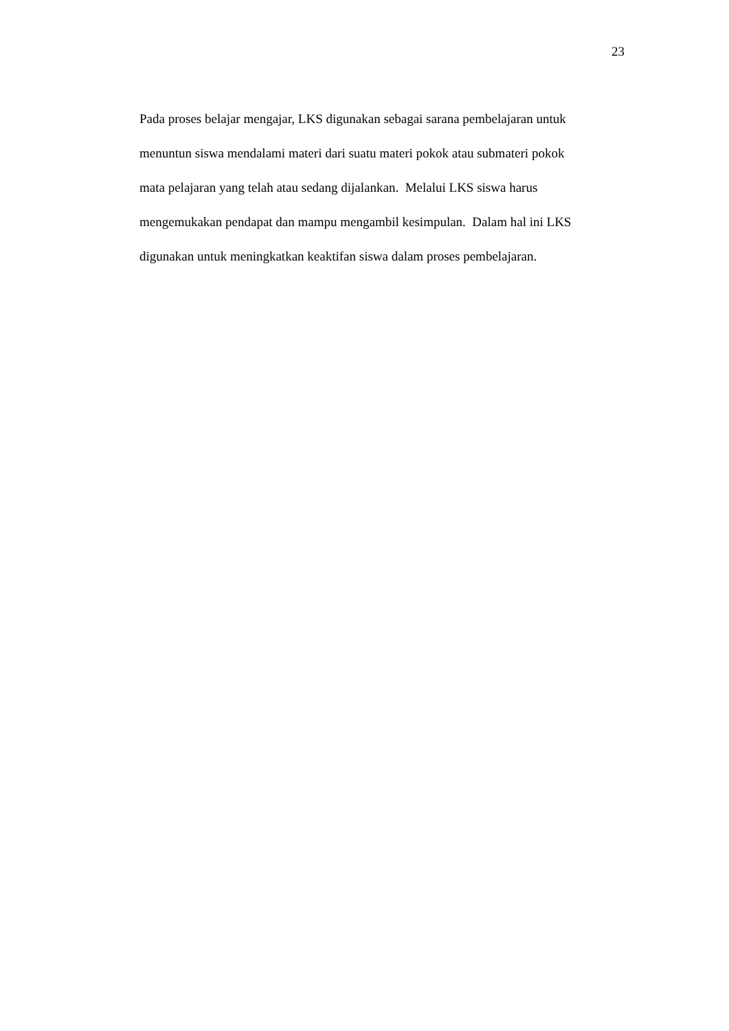23
Pada proses belajar mengajar, LKS digunakan sebagai sarana pembelajaran untuk
menuntun siswa mendalami materi dari suatu materi pokok atau submateri pokok
mata pelajaran yang telah atau sedang dijalankan. Melalui LKS siswa harus
mengemukakan pendapat dan mampu mengambil kesimpulan. Dalam hal ini LKS
digunakan untuk meningkatkan keaktifan siswa dalam proses pembelajaran.